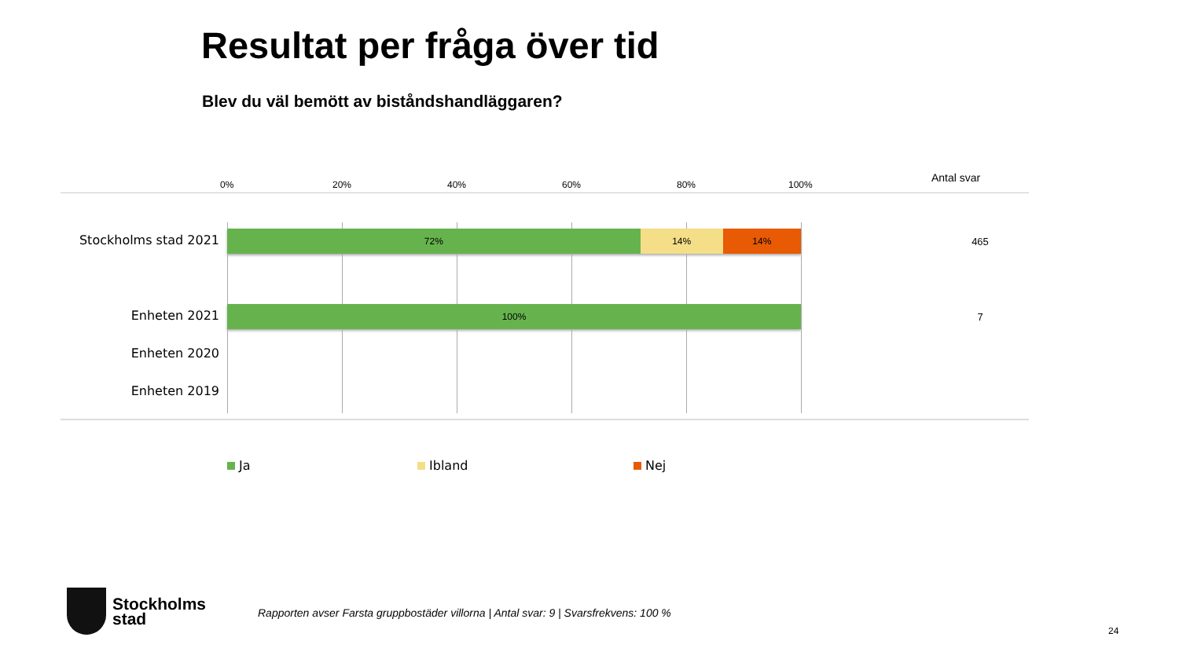Resultat per fråga över tid
Blev du väl bemött av biståndshandläggaren?
0% 20% 40% 60% 80% 100%
Antal svar
Stockholms stad 2021
72% 14% 14%
465
Enheten 2021 100%
7
Enheten 2020
Enheten 2019
Ja Ibland Nej
Stockholms
stad
Rapporten avser Farsta gruppbostäder villorna | Antal svar: 9 | Svarsfrekvens: 100 %
24